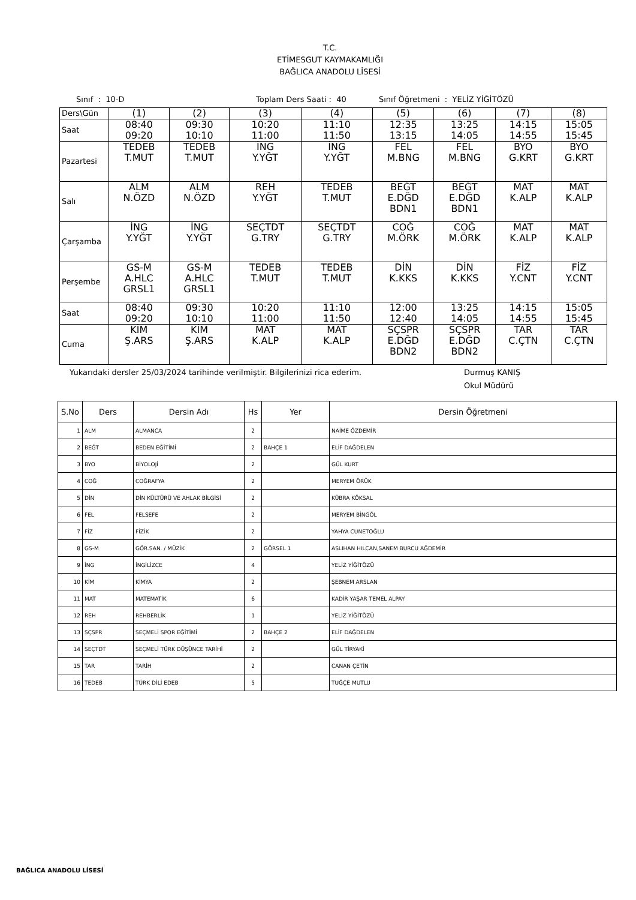T.C.
ETİMESGUT KAYMAKAMLIĞI
BAĞLICA ANADOLU LİSESİ
Sınıf : 10-D
Toplam Ders Saati : 40
Sınıf Öğretmeni : YELİZ YİĞİTÖZÜ
| Ders\Gün | (1) | (2) | (3) | (4) | (5) | (6) | (7) | (8) |
| Saat | 08:40 09:20 | 09:30 10:10 | 10:20 11:00 | 11:10 11:50 | 12:35 13:15 | 13:25 14:05 | 14:15 14:55 | 15:05 15:45 |
| Pazartesi | TEDEB T.MUT | TEDEB T.MUT | İNG Y.YĞT | İNG Y.YĞT | FEL M.BNG | FEL M.BNG | BYO G.KRT | BYO G.KRT |
| Salı | ALM N.ÖZD | ALM N.ÖZD | REH Y.YĞT | TEDEB T.MUT | BEĞT E.DĞD BDN1 | BEĞT E.DĞD BDN1 | MAT K.ALP | MAT K.ALP |
| Çarşamba | İNG Y.YĞT | İNG Y.YĞT | SEÇTDT G.TRY | SEÇTDT G.TRY | COĞ M.ÖRK | COĞ M.ÖRK | MAT K.ALP | MAT K.ALP |
| Perşembe | GS-M A.HLC GRSL1 | GS-M A.HLC GRSL1 | TEDEB T.MUT | TEDEB T.MUT | DİN K.KKS | DİN K.KKS | FİZ Y.CNT | FİZ Y.CNT |
| Saat | 08:40 09:20 | 09:30 10:10 | 10:20 11:00 | 11:10 11:50 | 12:00 12:40 | 13:25 14:05 | 14:15 14:55 | 15:05 15:45 |
| Cuma | KİM Ş.ARS | KİM Ş.ARS | MAT K.ALP | MAT K.ALP | SÇSPR E.DĞD BDN2 | SÇSPR E.DĞD BDN2 | TAR C.ÇTN | TAR C.ÇTN |
Yukarıdaki dersler 25/03/2024 tarihinde verilmiştir. Bilgilerinizi rica ederim. Durmuş KANIŞ
Okul Müdürü
| S.No | Ders | Dersin Adı | Hs | Yer | Dersin Öğretmeni |
| --- | --- | --- | --- | --- | --- |
| 1 | ALM | ALMANCA | 2 | | NAİME ÖZDEMİR |
| 2 | BEĞT | BEDEN EĞİTİMİ | 2 | BAHÇE 1 | ELİF DAĞDELEN |
| 3 | BYO | BİYOLOJİ | 2 | | GÜL KURT |
| 4 | COĞ | COĞRAFYA | 2 | | MERYEM ÖRÜK |
| 5 | DİN | DİN KÜLTÜRÜ VE AHLAK BİLGİSİ | 2 | | KÜBRA KÖKSAL |
| 6 | FEL | FELSEFE | 2 | | MERYEM BİNGÖL |
| 7 | FİZ | FİZİK | 2 | | YAHYA CUNETOĞLU |
| 8 | GS-M | GÖR.SAN. / MÜZİK | 2 | GÖRSEL 1 | ASLIHAN HILCAN,SANEM BURCU AĞDEMİR |
| 9 | İNG | İNGİLİZCE | 4 | | YELİZ YİĞİTÖZÜ |
| 10 | KİM | KİMYA | 2 | | ŞEBNEM ARSLAN |
| 11 | MAT | MATEMATİK | 6 | | KADİR YAŞAR TEMEL ALPAY |
| 12 | REH | REHBERLİK | 1 | | YELİZ YİĞİTÖZÜ |
| 13 | SÇSPR | SEÇMELİ SPOR EĞİTİMİ | 2 | BAHÇE 2 | ELİF DAĞDELEN |
| 14 | SEÇTDT | SEÇMELİ TÜRK DÜŞÜNCE TARİHİ | 2 | | GÜL TİRYAKİ |
| 15 | TAR | TARİH | 2 | | CANAN ÇETİN |
| 16 | TEDEB | TÜRK DİLİ EDEB | 5 | | TUĞÇE MUTLU |
BAĞLICA ANADOLU LİSESİ